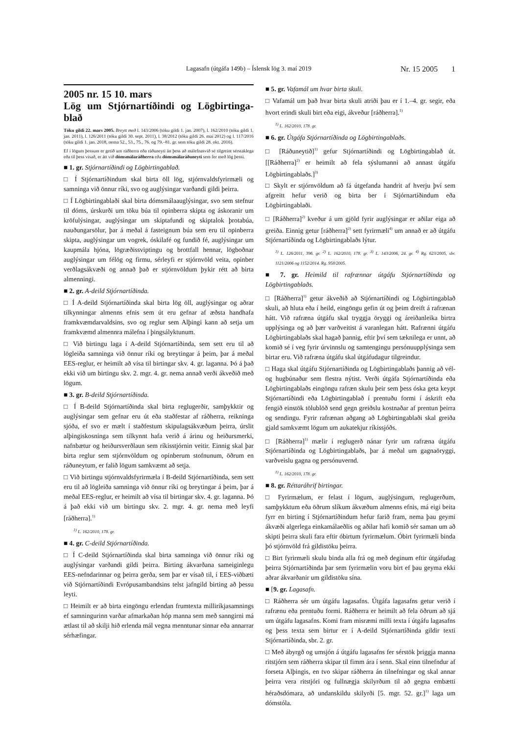Lagasafn (útgáfa 149b) – Íslensk lög 3. maí 2019 Nr. 15 2005 1
2005 nr. 15 10. mars
Lög um Stjórnartíðindi og Lögbirtinga-blað
Tóku gildi 22. mars 2005. Breytt með l. 143/2006 (tóku gildi 1. jan. 2007), l. 162/2010 (tóku gildi 1. jan. 2011), l. 126/2011 (tóku gildi 30. sept. 2011), l. 38/2012 (tóku gildi 26. maí 2012) og l. 117/2016 (tóku gildi 1. jan. 2018, nema 52., 53., 75., 76. og 79.–81. gr. sem tóku gildi 28. okt. 2016).
Ef í lögum þessum er getið um ráðherra eða ráðuneyti án þess að málefnasvið sé tilgreint sérstaklega eða til þess vísað, er átt við dómsmálaráðherra eða dómsmálaráðuneyti sem fer með lög þessi.
■ 1. gr. Stjórnartíðindi og Lögbirtingablað.
□ Í Stjórnartíðindum skal birta öll lög, stjórnvaldsfyrirmæli og samninga við önnur ríki, svo og auglýsingar varðandi gildi þeirra.
□ Í Lögbirtingablaði skal birta dómsmálaauglýsingar, svo sem stefnur til dóms, úrskurði um töku búa til opinberra skipta og áskoranir um kröfulýsingar, auglýsingar um skiptafundi og skiptalok þrotabúa, nauðungarsölur, þar á meðal á fasteignum búa sem eru til opinberra skipta, auglýsingar um vogrek, óskilafé og fundið fé, auglýsingar um kaupmála hjóna, lögræðissviptingu og brottfall hennar, lögboðnar auglýsingar um félög og firmu, sérleyfi er stjórnvöld veita, opinber verðlagsákvæði og annað það er stjórnvöldum þykir rétt að birta almenningi.
■ 2. gr. A-deild Stjórnartíðinda.
□ Í A-deild Stjórnartíðinda skal birta lög öll, auglýsingar og aðrar tilkynningar almenns efnis sem út eru gefnar af æðsta handhafa framkvæmdarvaldsins, svo og reglur sem Alþingi kann að setja um framkvæmd almennra málefna í þingsályktunum.
□ Við birtingu laga í A-deild Stjórnartíðinda, sem sett eru til að lögleiða samninga við önnur ríki og breytingar á þeim, þar á meðal EES-reglur, er heimilt að vísa til birtingar skv. 4. gr. laganna. Þó á það ekki við um birtingu skv. 2. mgr. 4. gr. nema annað verði ákveðið með lögum.
■ 3. gr. B-deild Stjórnartíðinda.
□ Í B-deild Stjórnartíðinda skal birta reglugerðir, samþykktir og auglýsingar sem gefnar eru út eða staðfestar af ráðherra, reikninga sjóða, ef svo er mælt í staðfestum skipulagsákvæðum þeirra, úrslit alþingiskosninga sem tilkynnt hafa verið á árinu og heiðursmerki, nafnbætur og heiðursverðlaun sem ríkisstjórnin veitir. Einnig skal þar birta reglur sem stjórnvöldum og opinberum stofnunum, öðrum en ráðuneytum, er falið lögum samkvæmt að setja.
□ Við birtingu stjórnvaldsfyrirmæla í B-deild Stjórnartíðinda, sem sett eru til að lögleiða samninga við önnur ríki og breytingar á þeim, þar á meðal EES-reglur, er heimilt að vísa til birtingar skv. 4. gr. laganna. Þó á það ekki við um birtingu skv. 2. mgr. 4. gr. nema með leyfi [ráðherra].<sup>1)</sup>
<sup>1)</sup> L. 162/2010, 178. gr.
■ 4. gr. C-deild Stjórnartíðinda.
□ Í C-deild Stjórnartíðinda skal birta samninga við önnur ríki og auglýsingar varðandi gildi þeirra. Birting ákvarðana sameiginlegu EES-nefndarinnar og þeirra gerða, sem þar er vísað til, í EES-viðbæti við Stjórnartíðindi Evrópusambandsins telst jafngild birting að þessu leyti.
□ Heimilt er að birta eingöngu erlendan frumtexta milliríkjasamnings ef samningurinn varðar afmarkaðan hóp manna sem með sanngirni má ætlast til að skilji hið erlenda mál vegna menntunar sinnar eða annarrar sérhæfingar.
■ 5. gr. Vafamál um hvar birta skuli.
□ Vafamál um það hvar birta skuli atriði þau er í 1.–4. gr. segir, eða hvort erindi skuli birt eða eigi, ákveður [ráðherra].<sup>1)</sup>
<sup>1)</sup> L. 162/2010, 178. gr.
■ 6. gr. Útgáfa Stjórnartíðinda og Lögbirtingablaðs.
□ [Ráðuneytið]<sup>1)</sup> gefur Stjórnartíðindi og Lögbirtingablað út. [[Ráðherra]<sup>2)</sup> er heimilt að fela sýslumanni að annast útgáfu Lögbirtingablaðs.]<sup>3)</sup>
□ Skylt er stjórnvöldum að fá útgefanda handrit af hverju því sem afgreitt hefur verið og birta ber í Stjórnartíðindum eða Lögbirtingablaði.
□ [Ráðherra]<sup>2)</sup> kveður á um gjöld fyrir auglýsingar er aðilar eiga að greiða. Einnig getur [ráðherra]<sup>2)</sup> sett fyrirmæli<sup>4)</sup> um annað er að útgáfu Stjórnartíðinda og Lögbirtingablaðs lýtur.
<sup>1)</sup> L. 126/2011, 396. gr. <sup>2)</sup> L. 162/2010, 178. gr. <sup>3)</sup> L. 143/2006, 24. gr. <sup>4)</sup> Rg. 623/2005, sbr. 1121/2006 og 1152/2014. Rg. 958/2005.
■ 7. gr. Heimild til rafrænnar útgáfu Stjórnartíðinda og Lögbirtingablaðs.
□ [Ráðherra]<sup>1)</sup> getur ákveðið að Stjórnartíðindi og Lögbirtingablað skuli, að hluta eða í heild, eingöngu gefin út og þeim dreift á rafrænan hátt. Við rafræna útgáfu skal tryggja öryggi og áreiðanleika birtra upplýsinga og að þær varðveitist á varanlegan hátt. Rafrænni útgáfu Lögbirtingablaðs skal hagað þannig, eftir því sem tæknilega er unnt, að komið sé í veg fyrir úrvinnslu og samtengingu persónuupplýsinga sem birtar eru. Við rafræna útgáfu skal útgáfudagur tilgreindur.
□ Haga skal útgáfu Stjórnartíðinda og Lögbirtingablaðs þannig að vél- og hugbúnaður sem flestra nýtist. Verði útgáfa Stjórnartíðinda eða Lögbirtingablaðs eingöngu rafræn skulu þeir sem þess óska geta keypt Stjórnartíðindi eða Lögbirtingablað í prentuðu formi í áskrift eða fengið einstök tölublöð send gegn greiðslu kostnaðar af prentun þeirra og sendingu. Fyrir rafrænan aðgang að Lögbirtingablaði skal greiða gjald samkvæmt lögum um aukatekjur ríkissjóðs.
□ [Ráðherra]<sup>1)</sup> mælir í reglugerð nánar fyrir um rafræna útgáfu Stjórnartíðinda og Lögbirtingablaðs, þar á meðal um gagnaöryggi, varðveislu gagna og persónuvernd.
<sup>1)</sup> L. 162/2010, 178. gr.
■ 8. gr. Réttaráhrif birtingar.
□ Fyrirmælum, er felast í lögum, auglýsingum, reglugerðum, samþykktum eða öðrum slíkum ákvæðum almenns efnis, má eigi beita fyrr en birting í Stjórnartíðindum hefur farið fram, nema þau geymi ákvæði algerlega einkamálaeðlis og aðilar hafi komið sér saman um að skipti þeirra skuli fara eftir óbirtum fyrirmælum. Óbirt fyrirmæli binda þó stjórnvöld frá gildistöku þeirra.
□ Birt fyrirmæli skulu binda alla frá og með deginum eftir útgáfudag þeirra Stjórnartíðinda þar sem fyrirmælin voru birt ef þau geyma ekki aðrar ákvarðanir um gildistöku sína.
■ [9. gr. Lagasafn.
□ Ráðherra sér um útgáfu lagasafns. Útgáfa lagasafns getur verið í rafrænu eða prentuðu formi. Ráðherra er heimilt að fela öðrum að sjá um útgáfu lagasafns. Komi fram misræmi milli texta í útgáfu lagasafns og þess texta sem birtur er í A-deild Stjórnartíðinda gildir texti Stjórnartíðinda, sbr. 2. gr.
□ Með ábyrgð og umsjón á útgáfu lagasafns fer sérstök þriggja manna ritstjórn sem ráðherra skipar til fimm ára í senn. Skal einn tilnefndur af forseta Alþingis, en tvo skipar ráðherra án tilnefningar og skal annar þeirra vera ritstjóri og fullnægja skilyrðum til að gegna embætti héraðsdómara, að undanskildu skilyrði [5. mgr. 52. gr.]<sup>1)</sup> laga um dómstóla.